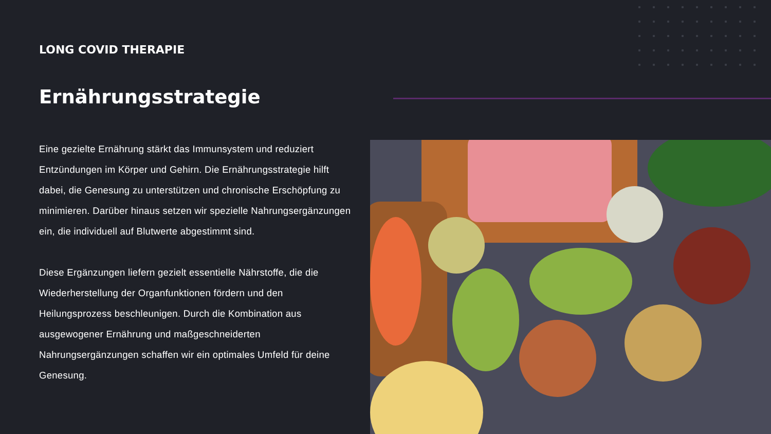LONG COVID THERAPIE
Ernährungsstrategie
Eine gezielte Ernährung stärkt das Immunsystem und reduziert Entzündungen im Körper und Gehirn. Die Ernährungsstrategie hilft dabei, die Genesung zu unterstützen und chronische Erschöpfung zu minimieren. Darüber hinaus setzen wir spezielle Nahrungsergänzungen ein, die individuell auf Blutwerte abgestimmt sind.
Diese Ergänzungen liefern gezielt essentielle Nährstoffe, die die Wiederherstellung der Organfunktionen fördern und den Heilungsprozess beschleunigen. Durch die Kombination aus ausgewogener Ernährung und maßgeschneiderten Nahrungsergänzungen schaffen wir ein optimales Umfeld für deine Genesung.